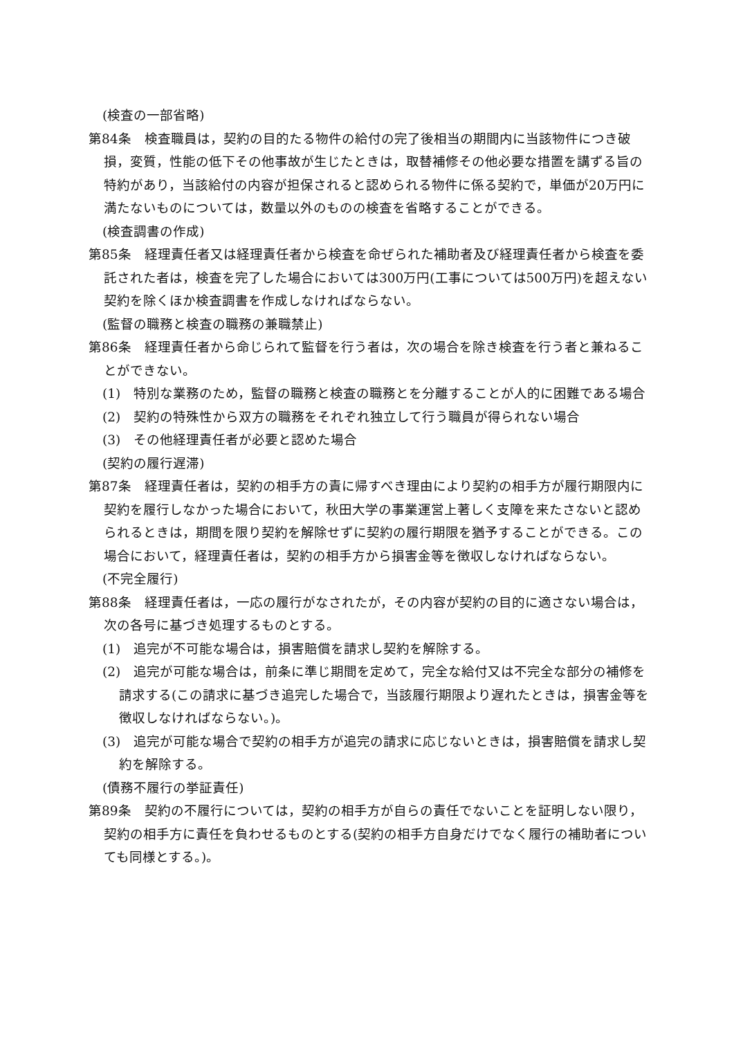(検査の一部省略)
第84条　検査職員は，契約の目的たる物件の給付の完了後相当の期間内に当該物件につき破損，変質，性能の低下その他事故が生じたときは，取替補修その他必要な措置を講ずる旨の特約があり，当該給付の内容が担保されると認められる物件に係る契約で，単価が20万円に満たないものについては，数量以外のものの検査を省略することができる。
(検査調書の作成)
第85条　経理責任者又は経理責任者から検査を命ぜられた補助者及び経理責任者から検査を委託された者は，検査を完了した場合においては300万円(工事については500万円)を超えない契約を除くほか検査調書を作成しなければならない。
(監督の職務と検査の職務の兼職禁止)
第86条　経理責任者から命じられて監督を行う者は，次の場合を除き検査を行う者と兼ねることができない。
(1)　特別な業務のため，監督の職務と検査の職務とを分離することが人的に困難である場合
(2)　契約の特殊性から双方の職務をそれぞれ独立して行う職員が得られない場合
(3)　その他経理責任者が必要と認めた場合
(契約の履行遅滞)
第87条　経理責任者は，契約の相手方の責に帰すべき理由により契約の相手方が履行期限内に契約を履行しなかった場合において，秋田大学の事業運営上著しく支障を来たさないと認められるときは，期間を限り契約を解除せずに契約の履行期限を猶予することができる。この場合において，経理責任者は，契約の相手方から損害金等を徴収しなければならない。
(不完全履行)
第88条　経理責任者は，一応の履行がなされたが，その内容が契約の目的に適さない場合は，次の各号に基づき処理するものとする。
(1)　追完が不可能な場合は，損害賠償を請求し契約を解除する。
(2)　追完が可能な場合は，前条に準じ期間を定めて，完全な給付又は不完全な部分の補修を請求する(この請求に基づき追完した場合で，当該履行期限より遅れたときは，損害金等を徴収しなければならない。)。
(3)　追完が可能な場合で契約の相手方が追完の請求に応じないときは，損害賠償を請求し契約を解除する。
(債務不履行の挙証責任)
第89条　契約の不履行については，契約の相手方が自らの責任でないことを証明しない限り，契約の相手方に責任を負わせるものとする(契約の相手方自身だけでなく履行の補助者についても同様とする。)。